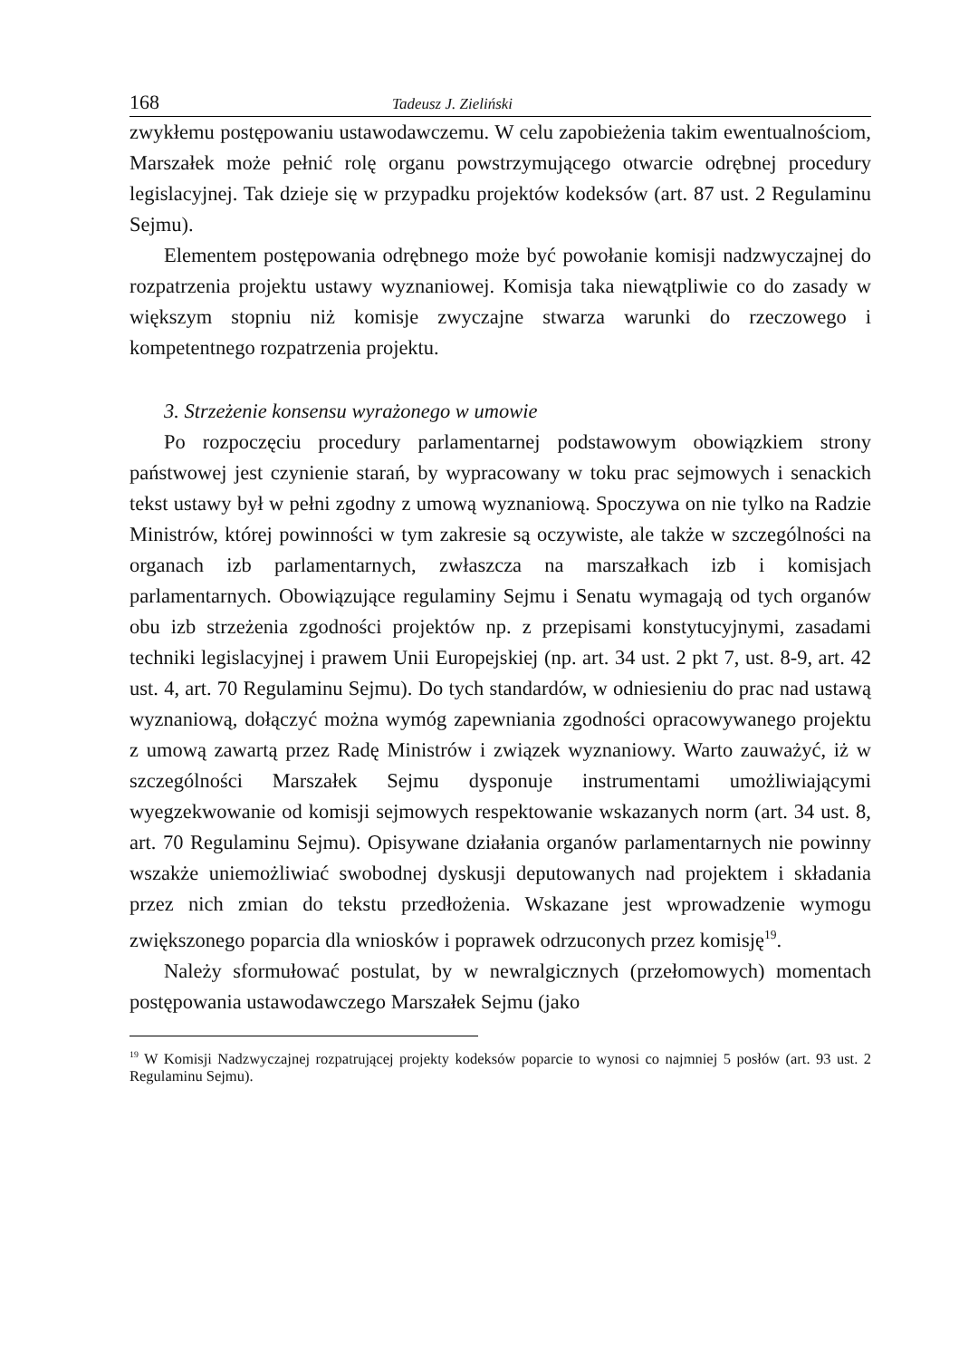168 Tadeusz J. Zieliński
zwykłemu postępowaniu ustawodawczemu. W celu zapobieżenia takim ewentualnościom, Marszałek może pełnić rolę organu powstrzymującego otwarcie odrębnej procedury legislacyjnej. Tak dzieje się w przypadku projektów kodeksów (art. 87 ust. 2 Regulaminu Sejmu).
Elementem postępowania odrębnego może być powołanie komisji nadzwyczajnej do rozpatrzenia projektu ustawy wyznaniowej. Komisja taka niewątpliwie co do zasady w większym stopniu niż komisje zwyczajne stwarza warunki do rzeczowego i kompetentnego rozpatrzenia projektu.
3. Strzeżenie konsensu wyrażonego w umowie
Po rozpoczęciu procedury parlamentarnej podstawowym obowiązkiem strony państwowej jest czynienie starań, by wypracowany w toku prac sejmowych i senackich tekst ustawy był w pełni zgodny z umową wyznaniową. Spoczywa on nie tylko na Radzie Ministrów, której powinności w tym zakresie są oczywiste, ale także w szczególności na organach izb parlamentarnych, zwłaszcza na marszałkach izb i komisjach parlamentarnych. Obowiązujące regulaminy Sejmu i Senatu wymagają od tych organów obu izb strzeżenia zgodności projektów np. z przepisami konstytucyjnymi, zasadami techniki legislacyjnej i prawem Unii Europejskiej (np. art. 34 ust. 2 pkt 7, ust. 8-9, art. 42 ust. 4, art. 70 Regulaminu Sejmu). Do tych standardów, w odniesieniu do prac nad ustawą wyznaniową, dołączyć można wymóg zapewniania zgodności opracowywanego projektu z umową zawartą przez Radę Ministrów i związek wyznaniowy. Warto zauważyć, iż w szczególności Marszałek Sejmu dysponuje instrumentami umożliwiającymi wyegzekwowanie od komisji sejmowych respektowanie wskazanych norm (art. 34 ust. 8, art. 70 Regulaminu Sejmu). Opisywane działania organów parlamentarnych nie powinny wszakże uniemożliwiać swobodnej dyskusji deputowanych nad projektem i składania przez nich zmian do tekstu przedłożenia. Wskazane jest wprowadzenie wymogu zwiększonego poparcia dla wniosków i poprawek odrzuconych przez komisję<sup>19</sup>.
Należy sformułować postulat, by w newralgicznych (przełomowych) momentach postępowania ustawodawczego Marszałek Sejmu (jako
<sup>19</sup> W Komisji Nadzwyczajnej rozpatrującej projekty kodeksów poparcie to wynosi co najmniej 5 posłów (art. 93 ust. 2 Regulaminu Sejmu).